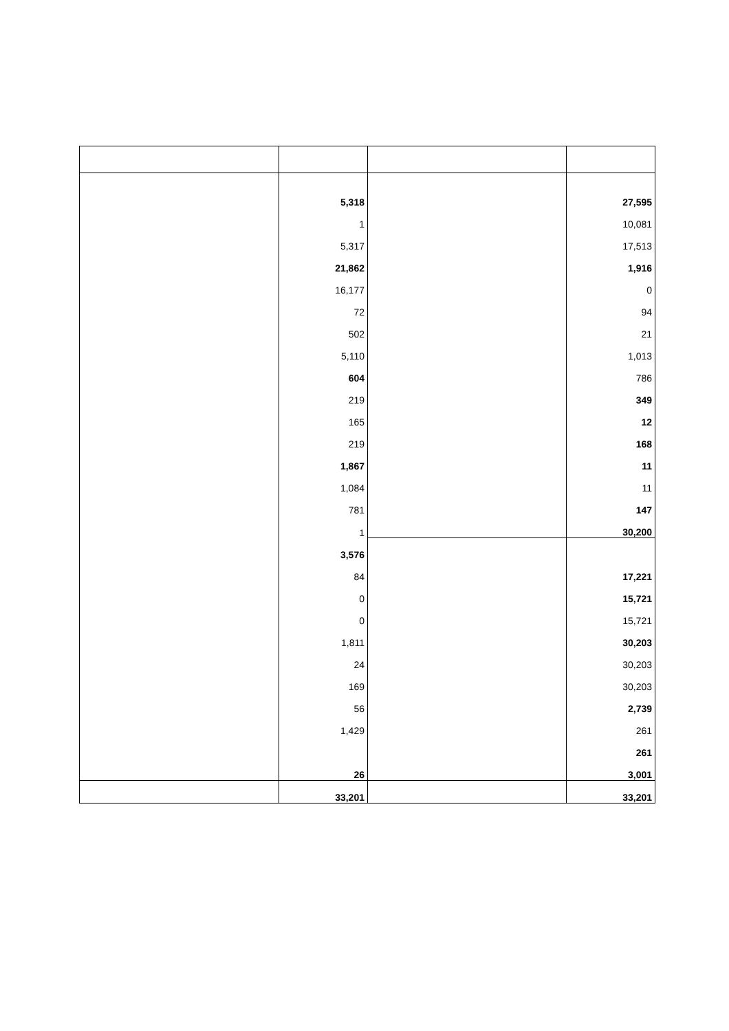| | 5,318 | | 27,595 |
| | 1 | | 10,081 |
| | 5,317 | | 17,513 |
| | 21,862 | | 1,916 |
| | 16,177 | | 0 |
| | 72 | | 94 |
| | 502 | | 21 |
| | 5,110 | | 1,013 |
| | 604 | | 786 |
| | 219 | | 349 |
| | 165 | | 12 |
| | 219 | | 168 |
| | 1,867 | | 11 |
| | 1,084 | | 11 |
| | 781 | | 147 |
| | 1 | | 30,200 |
| | 3,576 | | |
| | 84 | | 17,221 |
| | 0 | | 15,721 |
| | 0 | | 15,721 |
| | 1,811 | | 30,203 |
| | 24 | | 30,203 |
| | 169 | | 30,203 |
| | 56 | | 2,739 |
| | 1,429 | | 261 |
| | | | 261 |
| | 26 | | 3,001 |
| | 33,201 | | 33,201 |